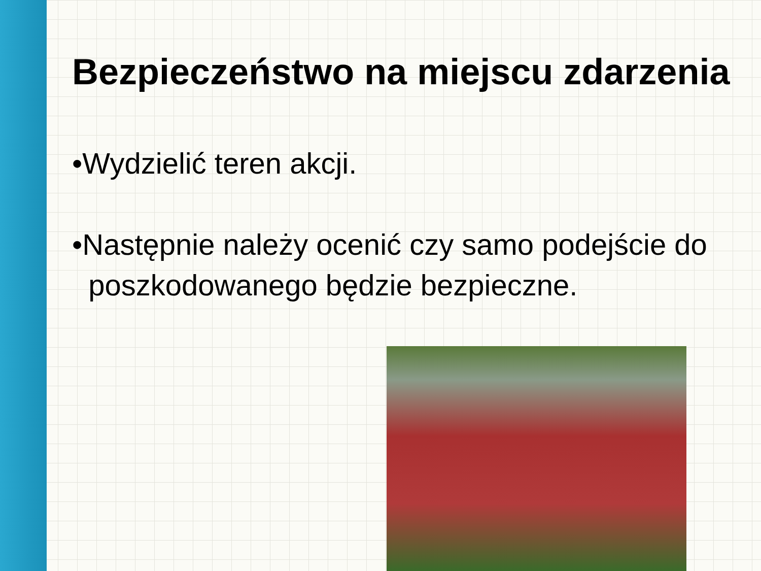Bezpieczeństwo na miejscu zdarzenia
•Wydzielić teren akcji.
•Następnie należy ocenić czy samo podejście do
poszkodowanego będzie bezpieczne.